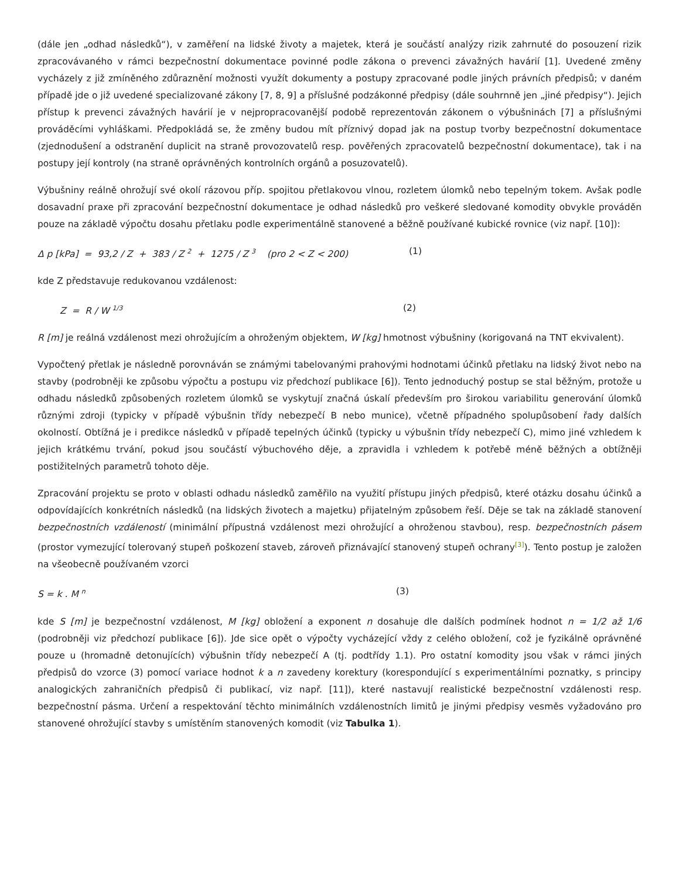(dále jen „odhad následků“), v zaměření na lidské životy a majetek, která je součástí analýzy rizik zahrnuté do posouzení rizik zpracovávaného v rámci bezpečnostní dokumentace povinné podle zákona o prevenci závažných havárií [1]. Uvedené změny vycházely z již zmíněného zdůraznění možnosti využít dokumenty a postupy zpracované podle jiných právních předpisů; v daném případě jde o již uvedené specializované zákony [7, 8, 9] a příslušné podzákonné předpisy (dále souhrnně jen „jiné předpisy“). Jejich přístup k prevenci závažných havárií je v nejpropracovanější podobě reprezentován zákonem o výbušninách [7] a příslušnými prováděcími vyhláškami. Předpokládá se, že změny budou mít příznivý dopad jak na postup tvorby bezpečnostní dokumentace (zjednodušení a odstranění duplicit na straně provozovatelů resp. pověřených zpracovatelů bezpečnostní dokumentace), tak i na postupy její kontroly (na straně oprávněných kontrolních orgánů a posuzovatelů).
Výbušniny reálně ohrožují své okolí rázovou příp. spojitou přetlakovou vlnou, rozletem úlomků nebo tepelným tokem. Avšak podle dosavadní praxe při zpracování bezpečnostní dokumentace je odhad následků pro veškeré sledované komodity obvykle prováděn pouze na základě výpočtu dosahu přetlaku podle experimentálně stanovené a běžně používané kubické rovnice (viz např. [10]):
Δ p [kPa] = 93,2 / Z + 383 / Z <sup>2</sup> + 1275 / Z <sup>3</sup> (pro 2 < Z < 200) (1)
kde Z představuje redukovanou vzdálenost:
Z = R / W <sup>1/3</sup> (2)
R [m] je reálná vzdálenost mezi ohrožujícím a ohroženým objektem, W [kg] hmotnost výbušniny (korigovaná na TNT ekvivalent).
Vypočtený přetlak je následně porovnáván se známými tabelovanými prahovými hodnotami účinků přetlaku na lidský život nebo na stavby (podrobněji ke způsobu výpočtu a postupu viz předchozí publikace [6]). Tento jednoduchý postup se stal běžným, protože u odhadu následků způsobených rozletem úlomků se vyskytují značná úskalí především pro širokou variabilitu generování úlomků různými zdroji (typicky v případě výbušnin třídy nebezpečí B nebo munice), včetně případného spolupůsobení řady dalších okolností. Obtížná je i predikce následků v případě tepelných účinků (typicky u výbušnin třídy nebezpečí C), mimo jiné vzhledem k jejich krátkému trvání, pokud jsou součástí výbuchového děje, a zpravidla i vzhledem k potřebě méně běžných a obtížněji postižitelných parametrů tohoto děje.
Zpracování projektu se proto v oblasti odhadu následků zaměřilo na využití přístupu jiných předpisů, které otázku dosahu účinků a odpovídajících konkrétních následků (na lidských životech a majetku) přijatelným způsobem řeší. Děje se tak na základě stanovení bezpečnostních vzdáleností (minimální přípustná vzdálenost mezi ohrožující a ohroženou stavbou), resp. bezpečnostních pásem (prostor vymezující tolerovaný stupeň poškození staveb, zároveň přiznávající stanovený stupeň ochrany<sup>[3]</sup>). Tento postup je založen na všeobecně používaném vzorci
S = k . M <sup>n</sup> (3)
kde S [m] je bezpečnostní vzdálenost, M [kg] obložení a exponent n dosahuje dle dalších podmínek hodnot n = 1/2 až 1/6 (podrobněji viz předchozí publikace [6]). Jde sice opět o výpočty vycházející vždy z celého obložení, což je fyzikálně oprávněné pouze u (hromadně detonujících) výbušnin třídy nebezpečí A (tj. podtřídy 1.1). Pro ostatní komodity jsou však v rámci jiných předpisů do vzorce (3) pomocí variace hodnot k a n zavedeny korektury (korespondující s experimentálními poznatky, s principy analogických zahraničních předpisů či publikací, viz např. [11]), které nastavují realistické bezpečnostní vzdálenosti resp. bezpečnostní pásma. Určení a respektování těchto minimálních vzdálenostních limitů je jinými předpisy vesměs vyžadováno pro stanovené ohrožující stavby s umístěním stanovených komodit (viz Tabulka 1).